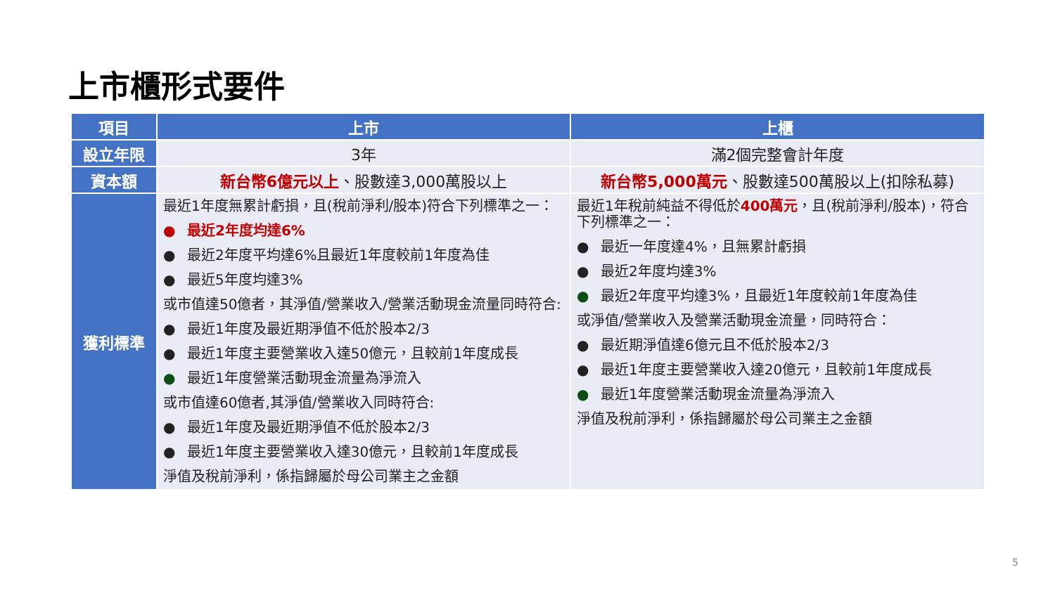上市櫃形式要件
| 項目 | 上市 | 上櫃 |
| --- | --- | --- |
| 設立年限 | 3年 | 滿2個完整會計年度 |
| 資本額 | 新台幣6億元以上 、股數達3,000萬股以上 | 新台幣5,000萬元 、股數達500萬股以上(扣除私募) |
| 獲利標準 | 最近1年度無累計虧損，且(稅前淨利/股本)符合下列標準之一： ● 最近2年度均達6% ● 最近2年度平均達6%且最近1年度較前1年度為佳 ● 最近5年度均達3% 或市值達50億者，其淨值/營業收入/營業活動現金流量同時符合: ● 最近1年度及最近期淨值不低於股本2/3 ● 最近1年度主要營業收入達50億元，且較前1年度成長 ● 最近1年度營業活動現金流量為淨流入 或市值達60億者,其淨值/營業收入同時符合: ● 最近1年度及最近期淨值不低於股本2/3 ● 最近1年度主要營業收入達30億元，且較前1年度成長 淨值及稅前淨利，係指歸屬於母公司業主之金額 | 最近1年稅前純益不得低於 400萬元 ，且(稅前淨利/股本)，符合下列標準之一： ● 最近一年度達4%，且無累計虧損 ● 最近2年度均達3% ● 最近2年度平均達3%，且最近1年度較前1年度為佳 或淨值/營業收入及營業活動現金流量，同時符合： ● 最近期淨值達6億元且不低於股本2/3 ● 最近1年度主要營業收入達20億元，且較前1年度成長 ● 最近1年度營業活動現金流量為淨流入 淨值及稅前淨利，係指歸屬於母公司業主之金額 |
5